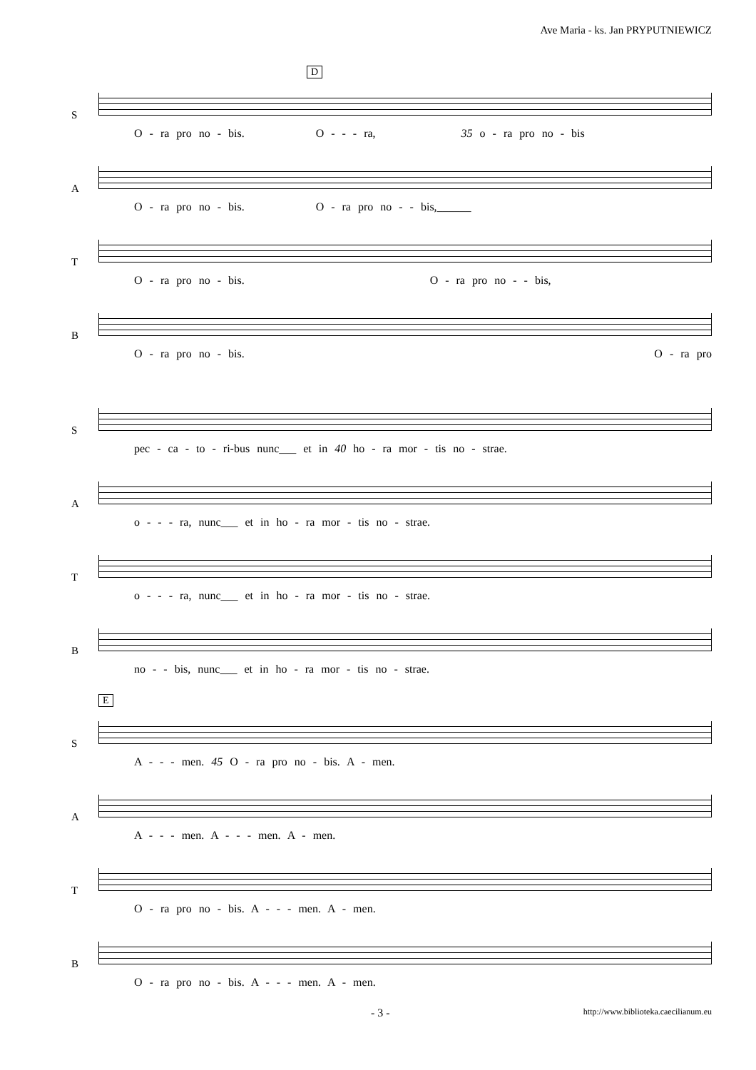Ave Maria - ks. Jan PRYPUTNIEWICZ
D
S
O - ra pro no - bis. O - - - ra, 35 o - ra pro no - bis
A
O - ra pro no - bis. O - ra pro no - - bis,______
T
O - ra pro no - bis. O - ra pro no - - bis,
B
O - ra pro no - bis. O - ra pro
S
pec - ca - to - ri-bus nunc___ et in 40 ho - ra mor - tis no - strae.
A
o - - - ra, nunc___ et in ho - ra mor - tis no - strae.
T
o - - - ra, nunc___ et in ho - ra mor - tis no - strae.
B
no - - bis, nunc___ et in ho - ra mor - tis no - strae.
E
S
A - - - men. 45 O - ra pro no - bis. A - men.
A
A - - - men. A - - - men. A - men.
T
O - ra pro no - bis. A - - - men. A - men.
B
O - ra pro no - bis. A - - - men. A - men.
- 3 - http://www.biblioteka.caecilianum.eu